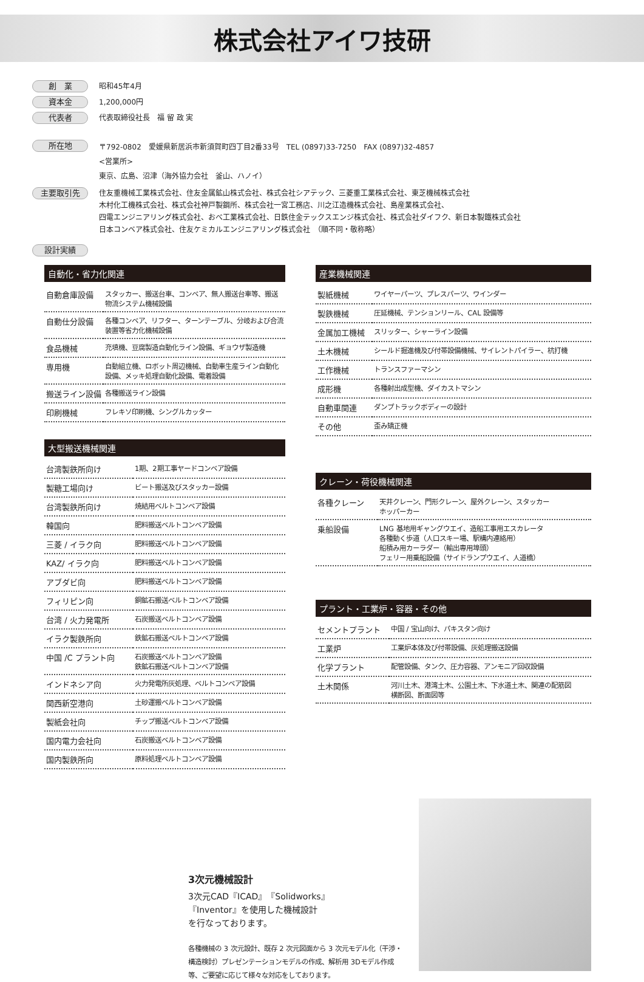株式会社アイワ技研
創　業 昭和45年4月
資本金 1,200,000円
代表者 代表取締役社長　福 留 政 実
所在地 〒792-0802　愛媛県新居浜市新須賀町四丁目2番33号　TEL (0897)33-7250　FAX (0897)32-4857
<営業所>
東京、広島、沼津（海外協力会社　釜山、ハノイ）
主要取引先 住友重機械工業株式会社、住友金属鉱山株式会社、株式会社シアテック、三菱重工業株式会社、東芝機械株式会社
木村化工機株式会社、株式会社神戸製鋼所、株式会社一宮工務店、川之江造機株式会社、島産業株式会社、
四電エンジニアリング株式会社、おべ工業株式会社、日鉄住金テックスエンジ株式会社、株式会社ダイフク、新日本製鐵株式会社
日本コンベア株式会社、住友ケミカルエンジニアリング株式会社　（順不同・敬称略）
設計実績
自動化・省力化関連
| 自動倉庫設備 | スタッカー、搬送台車、コンベア、無人搬送台車等、搬送物流システム機械設備 |
| 自動仕分設備 | 各種コンベア、リフター、ターンテーブル、分岐および合流装置等省力化機械設備 |
| 食品機械 | 充填機、豆腐製造自動化ライン設備、ギョウザ製造機 |
| 専用機 | 自動組立機、ロボット周辺機械、自動車生産ライン自動化設備、メッキ処理自動化設備、電着設備 |
| 搬送ライン設備 | 各種搬送ライン設備 |
| 印刷機械 | フレキソ印刷機、シングルカッター |
大型搬送機械関連
| 台湾製鉄所向け | 1期、2期工事ヤードコンベア設備 |
| 製糖工場向け | ビート搬送及びスタッカー設備 |
| 台湾製鉄所向け | 焼結用ベルトコンベア設備 |
| 韓国向 | 肥料搬送ベルトコンベア設備 |
| 三菱 / イラク向 | 肥料搬送ベルトコンベア設備 |
| KAZ/ イラク向 | 肥料搬送ベルトコンベア設備 |
| アブダビ向 | 肥料搬送ベルトコンベア設備 |
| フィリピン向 | 銅鉱石搬送ベルトコンベア設備 |
| 台湾 / 火力発電所 | 石炭搬送ベルトコンベア設備 |
| イラク製鉄所向 | 鉄鉱石搬送ベルトコンベア設備 |
| 中国 /C プラント向 | 石炭搬送ベルトコンベア設備 鉄鉱石搬送ベルトコンベア設備 |
| インドネシア向 | 火力発電所灰処理、ベルトコンベア設備 |
| 関西新空港向 | 土砂運搬ベルトコンベア設備 |
| 製紙会社向 | チップ搬送ベルトコンベア設備 |
| 国内電力会社向 | 石炭搬送ベルトコンベア設備 |
| 国内製鉄所向 | 原料処理ベルトコンベア設備 |
産業機械関連
| 製紙機械 | ワイヤーパーツ、プレスパーツ、ワインダー |
| 製鉄機械 | 圧延機械、テンションリール、CAL 設備等 |
| 金属加工機械 | スリッター、シャーライン設備 |
| 土木機械 | シールド掘進機及び付帯設備機械、サイレントパイラー、杭打機 |
| 工作機械 | トランスファーマシン |
| 成形機 | 各種射出成型機、ダイカストマシン |
| 自動車関連 | ダンプトラックボディーの設計 |
| その他 | 歪み矯正機 |
クレーン・荷役機械関連
| 各種クレーン | 天井クレーン、門形クレーン、屋外クレーン、スタッカー ホッパーカー |
| 乗船設備 | LNG 基地用ギャングウエイ、造船工事用エスカレータ 各種動く歩道（人口スキー場、駅構内連絡用） 船積み用カーラダー（輸出専用埠頭） フェリー用乗船設備（サイドランプウエイ、人道橋） |
プラント・工業炉・容器・その他
| セメントプラント | 中国 / 宝山向け、パキスタン向け |
| 工業炉 | 工業炉本体及び付帯設備、灰処理搬送設備 |
| 化学プラント | 配管設備、タンク、圧力容器、アンモニア回収設備 |
| 土木関係 | 河川土木、港湾土木、公園土木、下水道土木、関連の配筋図 横断図、断面図等 |
3次元機械設計
3次元CAD『ICAD』『Solidworks』
『Inventor』を使用した機械設計
を行なっております。
各種機械の 3 次元設計、既存 2 次元図面から 3 次元モデル化（干渉・構造検討）プレゼンテーションモデルの作成、解析用 3Dモデル作成等、ご要望に応じて様々な対応をしております。